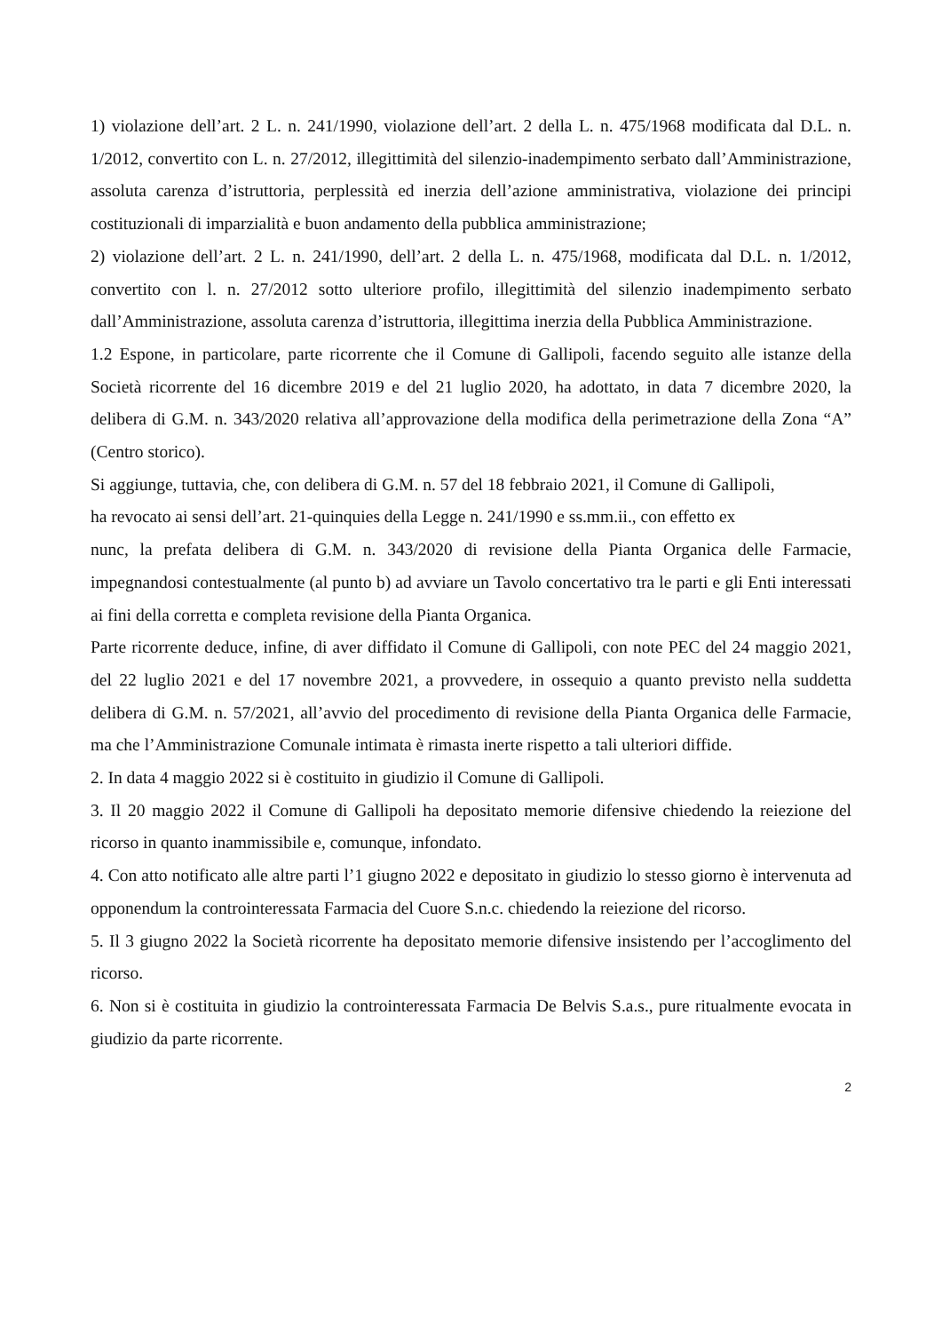1) violazione dell’art. 2 L. n. 241/1990, violazione dell’art. 2 della L. n. 475/1968 modificata dal D.L. n. 1/2012, convertito con L. n. 27/2012, illegittimità del silenzio-inadempimento serbato dall’Amministrazione, assoluta carenza d’istruttoria, perplessità ed inerzia dell’azione amministrativa, violazione dei principi costituzionali di imparzialità e buon andamento della pubblica amministrazione;
2) violazione dell’art. 2 L. n. 241/1990, dell’art. 2 della L. n. 475/1968, modificata dal D.L. n. 1/2012, convertito con l. n. 27/2012 sotto ulteriore profilo, illegittimità del silenzio inadempimento serbato dall’Amministrazione, assoluta carenza d’istruttoria, illegittima inerzia della Pubblica Amministrazione.
1.2 Espone, in particolare, parte ricorrente che il Comune di Gallipoli, facendo seguito alle istanze della Società ricorrente del 16 dicembre 2019 e del 21 luglio 2020, ha adottato, in data 7 dicembre 2020, la delibera di G.M. n. 343/2020 relativa all’approvazione della modifica della perimetrazione della Zona “A” (Centro storico).
Si aggiunge, tuttavia, che, con delibera di G.M. n. 57 del 18 febbraio 2021, il Comune di Gallipoli,
ha revocato ai sensi dell’art. 21-quinquies della Legge n. 241/1990 e ss.mm.ii., con effetto ex
nunc, la prefata delibera di G.M. n. 343/2020 di revisione della Pianta Organica delle Farmacie, impegnandosi contestualmente (al punto b) ad avviare un Tavolo concertativo tra le parti e gli Enti interessati ai fini della corretta e completa revisione della Pianta Organica.
Parte ricorrente deduce, infine, di aver diffidato il Comune di Gallipoli, con note PEC del 24 maggio 2021, del 22 luglio 2021 e del 17 novembre 2021, a provvedere, in ossequio a quanto previsto nella suddetta delibera di G.M. n. 57/2021, all’avvio del procedimento di revisione della Pianta Organica delle Farmacie, ma che l’Amministrazione Comunale intimata è rimasta inerte rispetto a tali ulteriori diffide.
2. In data 4 maggio 2022 si è costituito in giudizio il Comune di Gallipoli.
3. Il 20 maggio 2022 il Comune di Gallipoli ha depositato memorie difensive chiedendo la reiezione del ricorso in quanto inammissibile e, comunque, infondato.
4. Con atto notificato alle altre parti l’1 giugno 2022 e depositato in giudizio lo stesso giorno è intervenuta ad opponendum la controinteressata Farmacia del Cuore S.n.c. chiedendo la reiezione del ricorso.
5. Il 3 giugno 2022 la Società ricorrente ha depositato memorie difensive insistendo per l’accoglimento del ricorso.
6. Non si è costituita in giudizio la controinteressata Farmacia De Belvis S.a.s., pure ritualmente evocata in giudizio da parte ricorrente.
2